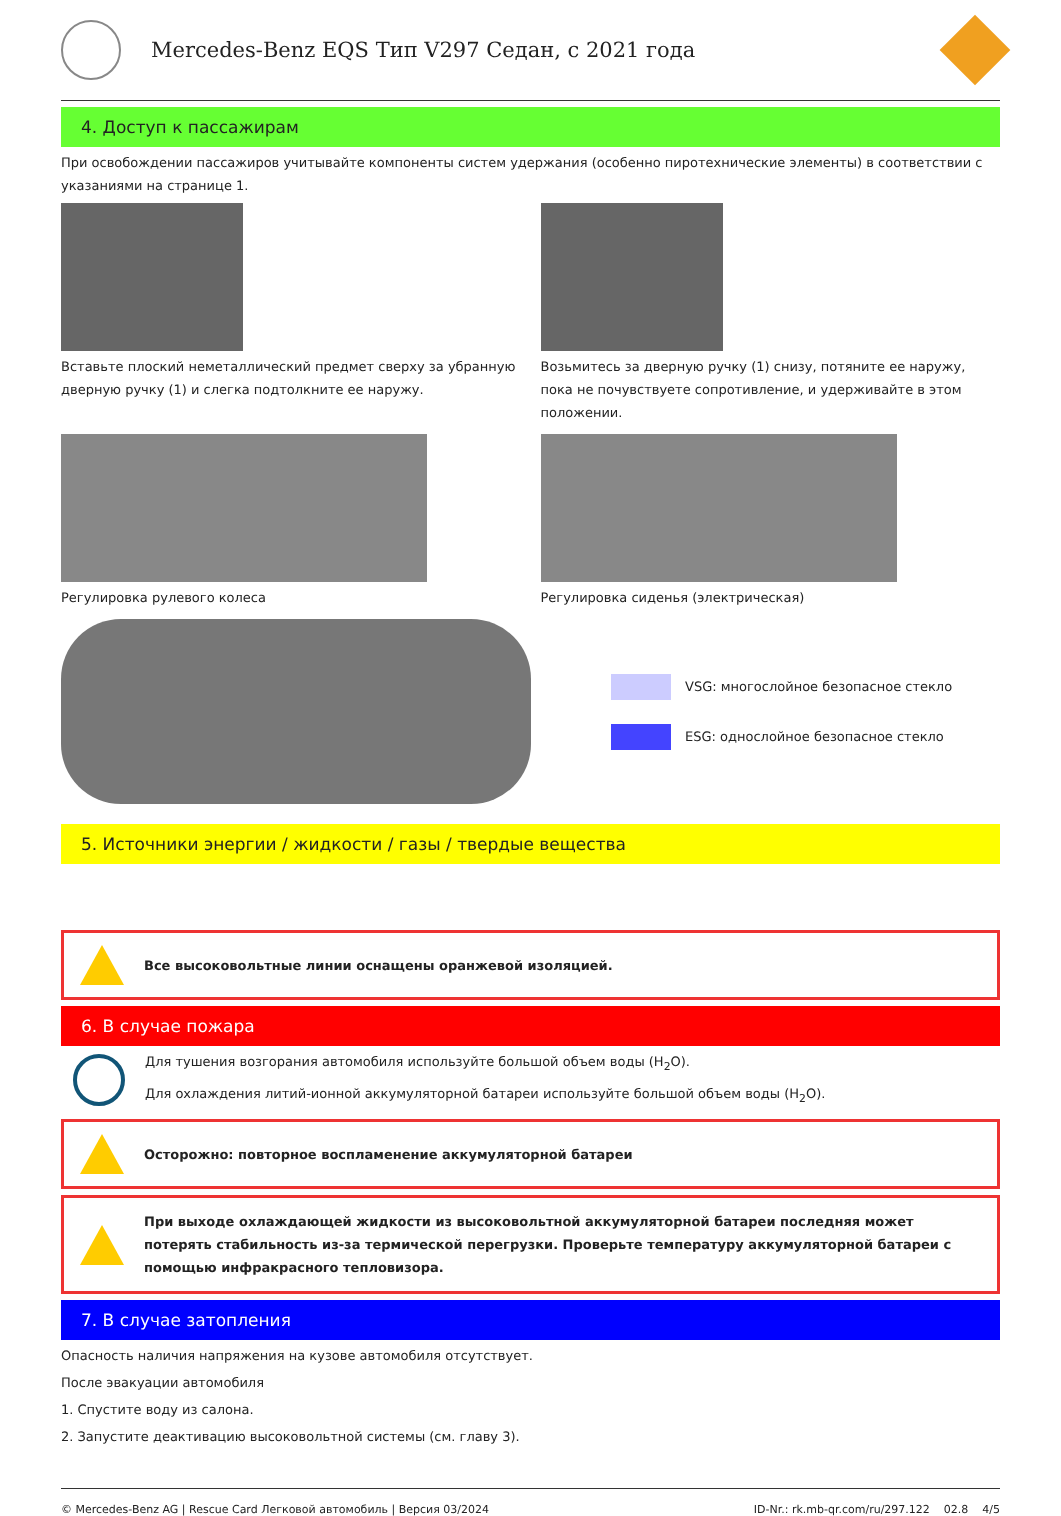Mercedes-Benz EQS Тип V297 Седан, с 2021 года
4. Доступ к пассажирам
При освобождении пассажиров учитывайте компоненты систем удержания (особенно пиротехнические элементы) в соответствии с указаниями на странице 1.
Вставьте плоский неметаллический предмет сверху за убранную дверную ручку (1) и слегка подтолкните ее наружу.
Возьмитесь за дверную ручку (1) снизу, потяните ее наружу, пока не почувствуете сопротивление, и удерживайте в этом положении.
Регулировка рулевого колеса Регулировка сиденья (электрическая)
VSG: многослойное безопасное стекло
ESG: однослойное безопасное стекло
5. Источники энергии / жидкости / газы / твердые вещества
Все высоковольтные линии оснащены оранжевой изоляцией.
6. В случае пожара
Для тушения возгорания автомобиля используйте большой объем воды (H<sub>2</sub>O).
Для охлаждения литий-ионной аккумуляторной батареи используйте большой объем воды (H<sub>2</sub>O).
Осторожно: повторное воспламенение аккумуляторной батареи
При выходе охлаждающей жидкости из высоковольтной аккумуляторной батареи последняя может потерять стабильность из-за термической перегрузки. Проверьте температуру аккумуляторной батареи с помощью инфракрасного тепловизора.
7. В случае затопления
Опасность наличия напряжения на кузове автомобиля отсутствует.
После эвакуации автомобиля
1. Спустите воду из салона.
2. Запустите деактивацию высоковольтной системы (см. главу 3).
© Mercedes-Benz AG | Rescue Card Легковой автомобиль | Версия 03/2024 ID-Nr.: rk.mb-qr.com/ru/297.122 02.8 4/5